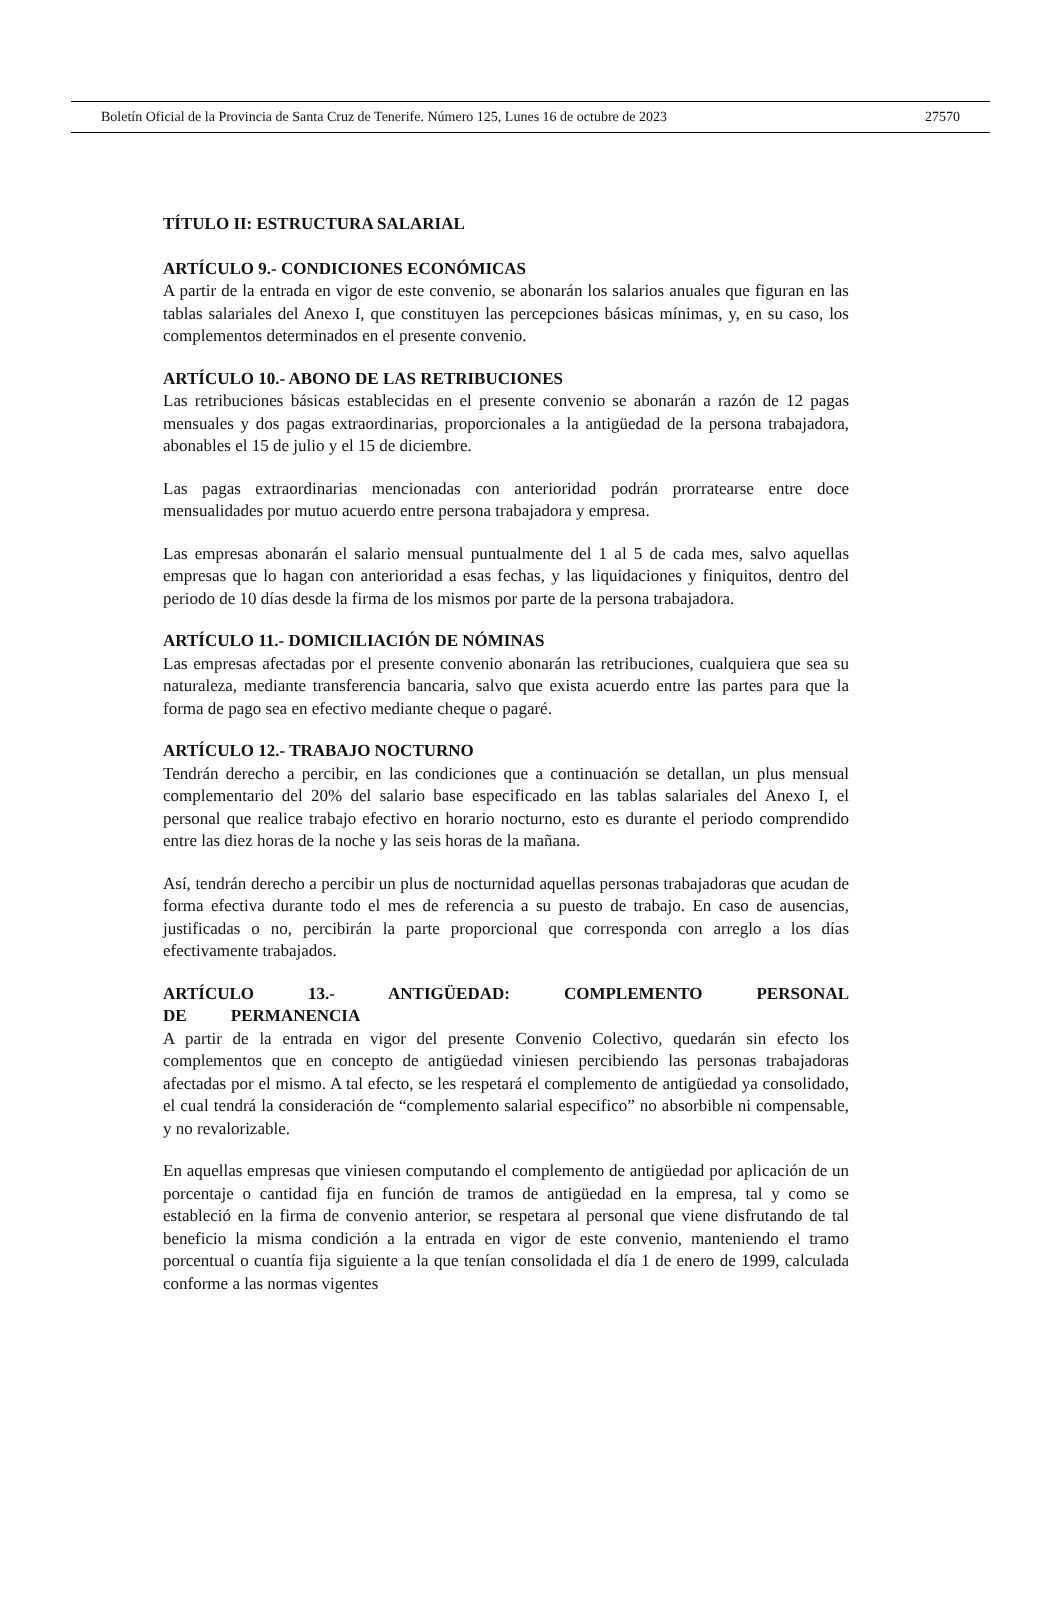Boletín Oficial de la Provincia de Santa Cruz de Tenerife. Número 125, Lunes 16 de octubre de 2023 27570
TÍTULO II: ESTRUCTURA SALARIAL
ARTÍCULO 9.- CONDICIONES ECONÓMICAS
A partir de la entrada en vigor de este convenio, se abonarán los salarios anuales que figuran en las tablas salariales del Anexo I, que constituyen las percepciones básicas mínimas, y, en su caso, los complementos determinados en el presente convenio.
ARTÍCULO 10.- ABONO DE LAS RETRIBUCIONES
Las retribuciones básicas establecidas en el presente convenio se abonarán a razón de 12 pagas mensuales y dos pagas extraordinarias, proporcionales a la antigüedad de la persona trabajadora, abonables el 15 de julio y el 15 de diciembre.
Las pagas extraordinarias mencionadas con anterioridad podrán prorratearse entre doce mensualidades por mutuo acuerdo entre persona trabajadora y empresa.
Las empresas abonarán el salario mensual puntualmente del 1 al 5 de cada mes, salvo aquellas empresas que lo hagan con anterioridad a esas fechas, y las liquidaciones y finiquitos, dentro del periodo de 10 días desde la firma de los mismos por parte de la persona trabajadora.
ARTÍCULO 11.- DOMICILIACIÓN DE NÓMINAS
Las empresas afectadas por el presente convenio abonarán las retribuciones, cualquiera que sea su naturaleza, mediante transferencia bancaria, salvo que exista acuerdo entre las partes para que la forma de pago sea en efectivo mediante cheque o pagaré.
ARTÍCULO 12.- TRABAJO NOCTURNO
Tendrán derecho a percibir, en las condiciones que a continuación se detallan, un plus mensual complementario del 20% del salario base especificado en las tablas salariales del Anexo I, el personal que realice trabajo efectivo en horario nocturno, esto es durante el periodo comprendido entre las diez horas de la noche y las seis horas de la mañana.
Así, tendrán derecho a percibir un plus de nocturnidad aquellas personas trabajadoras que acudan de forma efectiva durante todo el mes de referencia a su puesto de trabajo. En caso de ausencias, justificadas o no, percibirán la parte proporcional que corresponda con arreglo a los días efectivamente trabajados.
ARTÍCULO 13.- ANTIGÜEDAD: COMPLEMENTO PERSONAL DE PERMANENCIA
A partir de la entrada en vigor del presente Convenio Colectivo, quedarán sin efecto los complementos que en concepto de antigüedad viniesen percibiendo las personas trabajadoras afectadas por el mismo. A tal efecto, se les respetará el complemento de antigüedad ya consolidado, el cual tendrá la consideración de “complemento salarial especifico” no absorbible ni compensable, y no revalorizable.
En aquellas empresas que viniesen computando el complemento de antigüedad por aplicación de un porcentaje o cantidad fija en función de tramos de antigüedad en la empresa, tal y como se estableció en la firma de convenio anterior, se respetara al personal que viene disfrutando de tal beneficio la misma condición a la entrada en vigor de este convenio, manteniendo el tramo porcentual o cuantía fija siguiente a la que tenían consolidada el día 1 de enero de 1999, calculada conforme a las normas vigentes